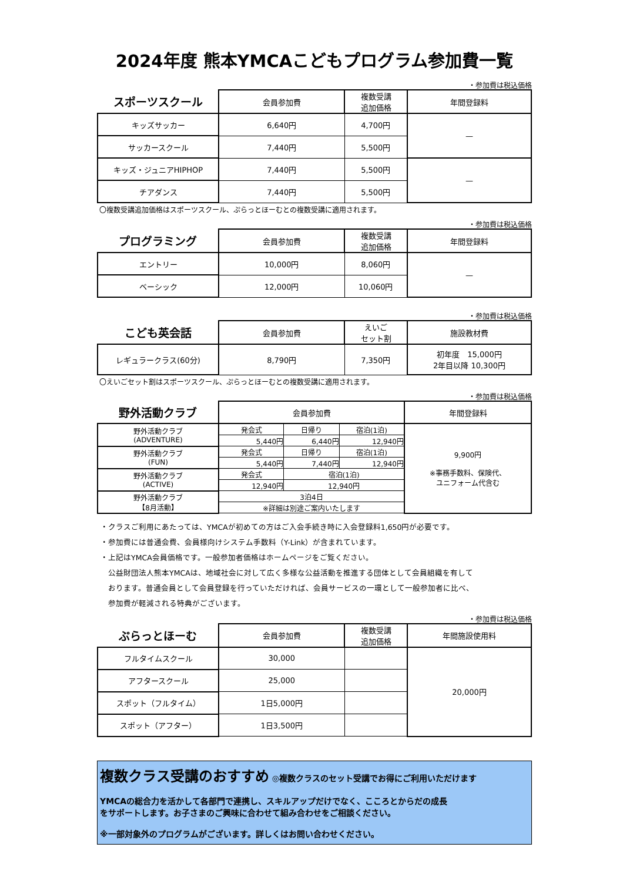2024年度 熊本YMCAこどもプログラム参加費一覧
・参加費は税込価格
| スポーツスクール | 会員参加費 | 複数受講 追加価格 | 年間登録料 |
| --- | --- | --- | --- |
| キッズサッカー | 6,640円 | 4,700円 | — |
| サッカースクール | 7,440円 | 5,500円 | |
| キッズ・ジュニアHIPHOP | 7,440円 | 5,500円 | — |
| チアダンス | 7,440円 | 5,500円 | |
〇複数受講追加価格はスポーツスクール、ぷらっとほーむとの複数受講に適用されます。
・参加費は税込価格
| プログラミング | 会員参加費 | 複数受講 追加価格 | 年間登録料 |
| --- | --- | --- | --- |
| エントリー | 10,000円 | 8,060円 | — |
| ベーシック | 12,000円 | 10,060円 | |
・参加費は税込価格
| こども英会話 | 会員参加費 | えいご セット割 | 施設教材費 |
| --- | --- | --- | --- |
| レギュラークラス(60分) | 8,790円 | 7,350円 | 初年度 15,000円 2年目以降 10,300円 |
〇えいごセット割はスポーツスクール、ぷらっとほーむとの複数受講に適用されます。
・参加費は税込価格
| 野外活動クラブ | 会員参加費 | | | 年間登録料 |
| --- | --- | --- | --- | --- |
| 野外活動クラブ (ADVENTURE) | 発会式 | 日帰り | 宿泊(1泊) | 9,900円 ※事務手数料、保険代、 ユニフォーム代含む |
| | 5,440円 | 6,440円 | 12,940円 | |
| 野外活動クラブ (FUN) | 発会式 | 日帰り | 宿泊(1泊) | |
| | 5,440円 | 7,440円 | 12,940円 | |
| 野外活動クラブ (ACTIVE) | 発会式 | 宿泊(1泊) | | |
| | 12,940円 | 12,940円 | | |
| 野外活動クラブ 【8月活動】 | 3泊4日 | | | |
| | ※詳細は別途ご案内いたします | | | |
・クラスご利用にあたっては、YMCAが初めての方はご入会手続き時に入会登録料1,650円が必要です。
・参加費には普通会費、会員様向けシステム手数料（Y-Link）が含まれています。
・上記はYMCA会員価格です。一般参加者価格はホームページをご覧ください。
　公益財団法人熊本YMCAは、地域社会に対して広く多様な公益活動を推進する団体として会員組織を有して
　おります。普通会員として会員登録を行っていただければ、会員サービスの一環として一般参加者に比べ、
　参加費が軽減される特典がございます。
・参加費は税込価格
| ぷらっとほーむ | 会員参加費 | 複数受講 追加価格 | 年間施設使用料 |
| --- | --- | --- | --- |
| フルタイムスクール | 30,000 | | 20,000円 |
| アフタースクール | 25,000 | | |
| スポット（フルタイム） | 1日5,000円 | | |
| スポット（アフター） | 1日3,500円 | | |
複数クラス受講のおすすめ ◎複数クラスのセット受講でお得にご利用いただけます
YMCAの総合力を活かして各部門で連携し、スキルアップだけでなく、こころとからだの成長
をサポートします。お子さまのご興味に合わせて組み合わせをご相談ください。
※一部対象外のプログラムがございます。詳しくはお問い合わせください。